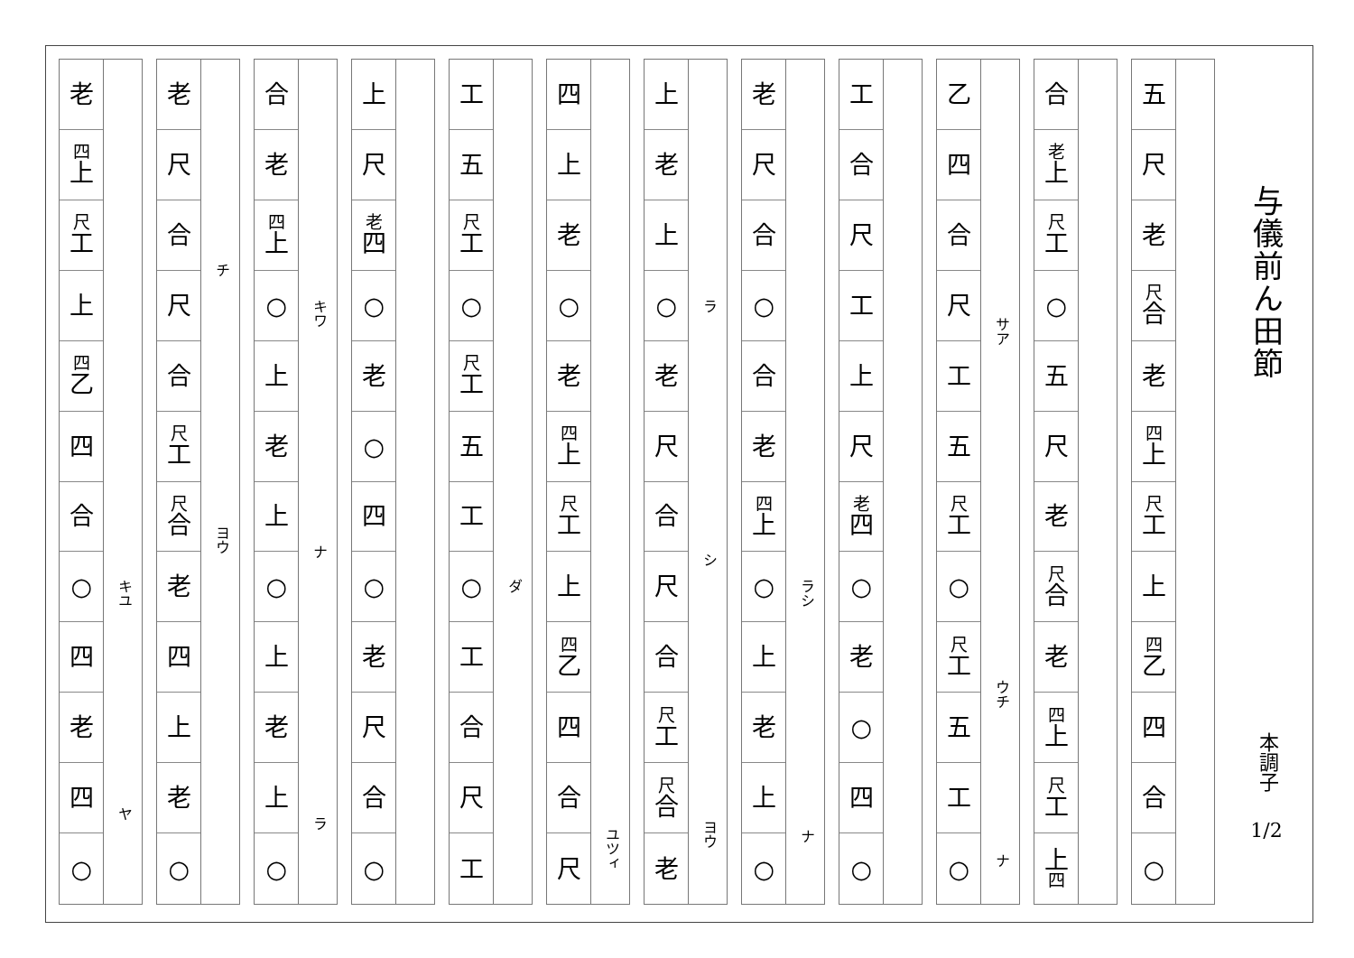与儀前ん田節
本調子
1/2
五
尺
老
尺合
老
四上
尺工
上
四乙
四
合
○
合
老上
尺工
○
五
尺
老
尺合
老
四上
尺工
上
四
乙
四
合
尺
工
五
尺工
○
尺工
五
工
○
サア
ウチ
ナ
工
合
尺
工
上
尺
老四
○
老
○
四
○
老
尺
合
○
合
老
四上
○
上
老
上
○
ラシ
ナ
上
老
上
○
老
尺
合
尺
合
尺工
尺合
老
ラ
シ
ヨウ
四
上
老
○
老
四上
尺工
上
四乙
四
合
尺
ユツィ
工
五
尺工
○
尺工
五
工
○
工
合
尺
工
ダ
上
尺
老四
○
老
○
四
○
老
尺
合
○
合
老
四上
○
上
老
上
○
上
老
上
○
キワ
ナ
ラ
老
尺
合
尺
合
尺工
尺合
老
四
上
老
○
チ
ヨウ
老
四上
尺工
上
四乙
四
合
○
四
老
四
○
キユ
ヤ